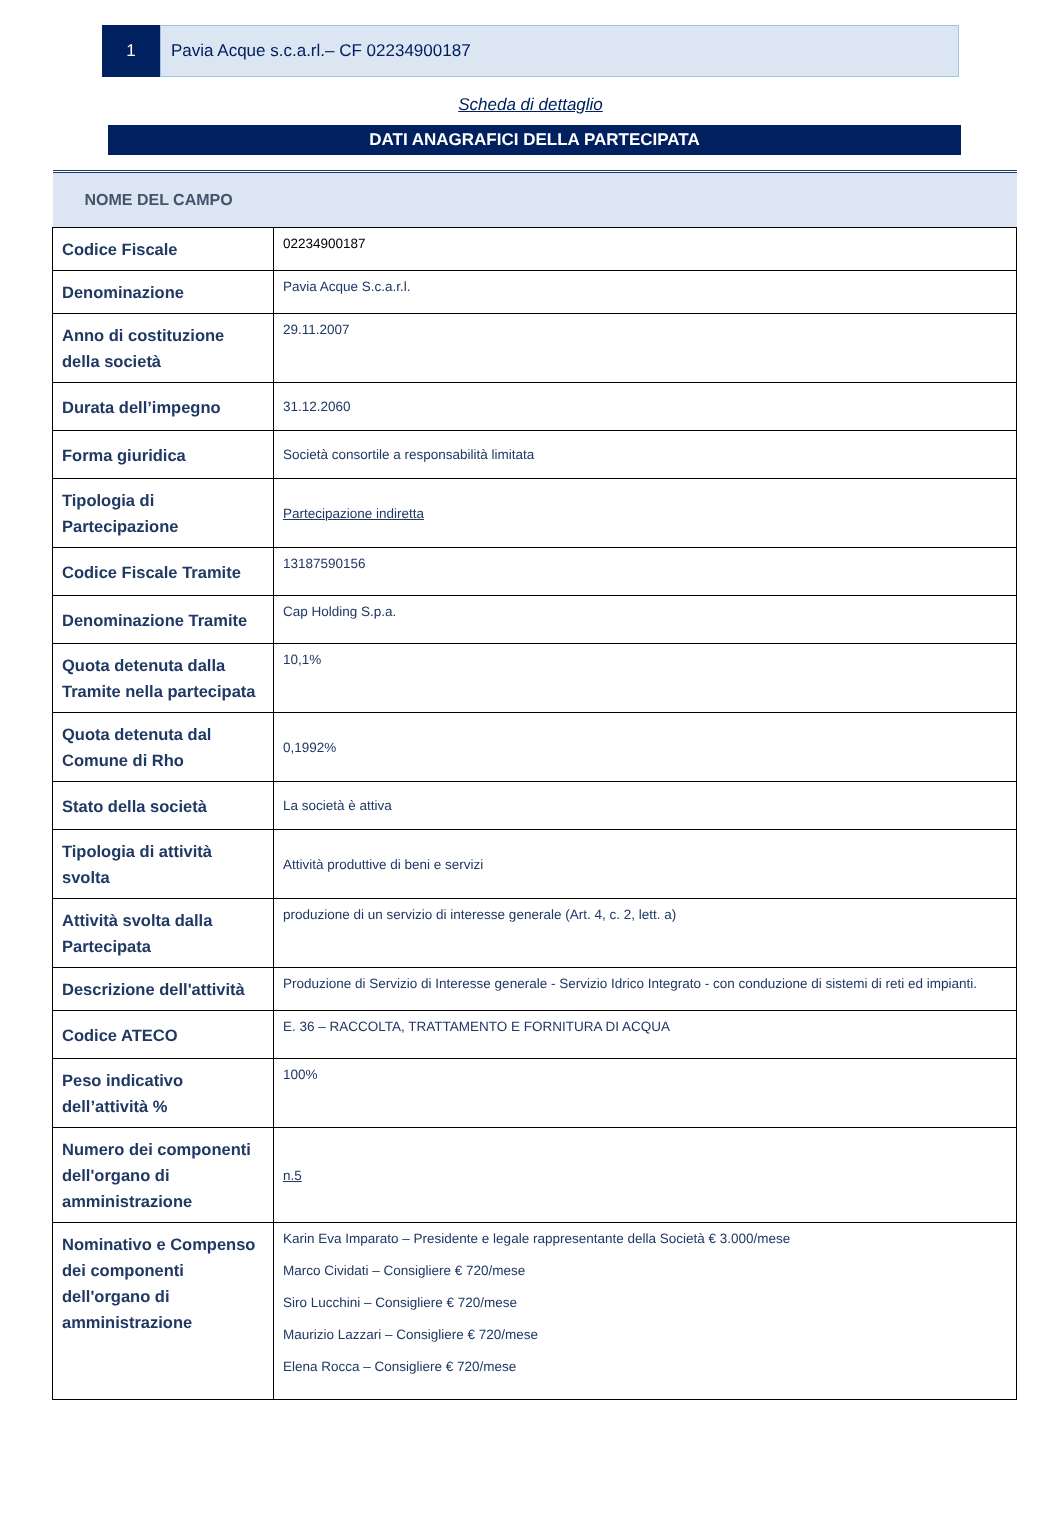1 Pavia Acque s.c.a.rl.– CF 02234900187
Scheda di dettaglio
DATI ANAGRAFICI DELLA PARTECIPATA
| NOME DEL CAMPO | |
| --- | --- |
| Codice Fiscale | 02234900187 |
| Denominazione | Pavia Acque S.c.a.r.l. |
| Anno di costituzione della società | 29.11.2007 |
| Durata dell’impegno | 31.12.2060 |
| Forma giuridica | Società consortile a responsabilità limitata |
| Tipologia di Partecipazione | Partecipazione indiretta |
| Codice Fiscale Tramite | 13187590156 |
| Denominazione Tramite | Cap Holding S.p.a. |
| Quota detenuta dalla Tramite nella partecipata | 10,1% |
| Quota detenuta dal Comune di Rho | 0,1992% |
| Stato della società | La società è attiva |
| Tipologia di attività svolta | Attività produttive di beni e servizi |
| Attività svolta dalla Partecipata | produzione di un servizio di interesse generale (Art. 4, c. 2, lett. a) |
| Descrizione dell'attività | Produzione di Servizio di Interesse generale - Servizio Idrico Integrato - con conduzione di sistemi di reti ed impianti. |
| Codice ATECO | E. 36 – RACCOLTA, TRATTAMENTO E FORNITURA DI ACQUA |
| Peso indicativo dell’attività % | 100% |
| Numero dei componenti dell'organo di amministrazione | n.5 |
| Nominativo e Compenso dei componenti dell'organo di amministrazione | Karin Eva Imparato – Presidente e legale rappresentante della Società € 3.000/mese Marco Cividati – Consigliere € 720/mese Siro Lucchini – Consigliere € 720/mese Maurizio Lazzari – Consigliere € 720/mese Elena Rocca – Consigliere € 720/mese |